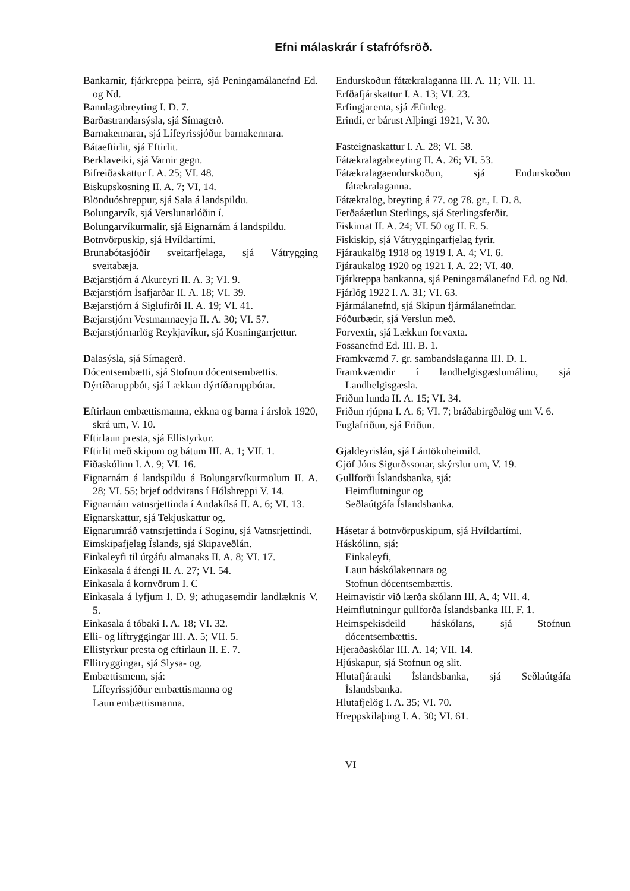Efni málaskrár í stafrófsröð.
Bankarnir, fjárkreppa þeirra, sjá Peningamálanefnd Ed. og Nd.
Bannlagabreyting I. D. 7.
Barðastrandarsýsla, sjá Símagerð.
Barnakennarar, sjá Lífeyrissjóður barnakennara.
Bátaeftirlit, sjá Eftirlit.
Berklaveiki, sjá Varnir gegn.
Bifreiðaskattur I. A. 25; VI. 48.
Biskupskosning II. A. 7; VI, 14.
Blönduóshreppur, sjá Sala á landspildu.
Bolungarvík, sjá Verslunarlóðin í.
Bolungarvíkurmalir, sjá Eignarnám á landspildu.
Botnvörpuskip, sjá Hvíldartími.
Brunabótasjóðir sveitarfjelaga, sjá Vátrygging sveitabæja.
Bæjarstjórn á Akureyri II. A. 3; VI. 9.
Bæjarstjórn Ísafjarðar II. A. 18; VI. 39.
Bæjarstjórn á Siglufirði II. A. 19; VI. 41.
Bæjarstjórn Vestmannaeyja II. A. 30; VI. 57.
Bæjarstjórnarlög Reykjavíkur, sjá Kosningarrjettur.
Dalasýsla, sjá Símagerð.
Dócentsembætti, sjá Stofnun dócentsembættis.
Dýrtíðaruppbót, sjá Lækkun dýrtíðaruppbótar.
Eftirlaun embættismanna, ekkna og barna í árslok 1920, skrá um, V. 10.
Eftirlaun presta, sjá Ellistyrkur.
Eftirlit með skipum og bátum III. A. 1; VII. 1.
Eiðaskólinn I. A. 9; VI. 16.
Eignarnám á landspildu á Bolungarvíkurmölum II. A. 28; VI. 55; brjef oddvitans í Hólshreppi V. 14.
Eignarnám vatnsrjettinda í Andakílsá II. A. 6; VI. 13.
Eignarskattur, sjá Tekjuskattur og.
Eignarumráð vatnsrjettinda í Soginu, sjá Vatnsrjettindi.
Eimskipafjelag Íslands, sjá Skipaveðlán.
Einkaleyfi til útgáfu almanaks II. A. 8; VI. 17.
Einkasala á áfengi II. A. 27; VI. 54.
Einkasala á kornvörum I. C
Einkasala á lyfjum I. D. 9; athugasemdir landlæknis V. 5.
Einkasala á tóbaki I. A. 18; VI. 32.
Elli- og líftryggingar III. A. 5; VII. 5.
Ellistyrkur presta og eftirlaun II. E. 7.
Ellitryggingar, sjá Slysa- og.
Embættismenn, sjá:
Lífeyrissjóður embættismanna og
Laun embættismanna.
Endurskoðun fátækralaganna III. A. 11; VII. 11.
Erfðafjárskattur I. A. 13; VI. 23.
Erfingjarenta, sjá Æfinleg.
Erindi, er bárust Alþingi 1921, V. 30.
Fasteignaskattur I. A. 28; VI. 58.
Fátækralagabreyting II. A. 26; VI. 53.
Fátækralagaendurskoðun, sjá Endurskoðun fátækralaganna.
Fátækralög, breyting á 77. og 78. gr., I. D. 8.
Ferðaáætlun Sterlings, sjá Sterlingsferðir.
Fiskimat II. A. 24; VI. 50 og II. E. 5.
Fiskiskip, sjá Vátryggingarfjelag fyrir.
Fjáraukalög 1918 og 1919 I. A. 4; VI. 6.
Fjáraukalög 1920 og 1921 I. A. 22; VI. 40.
Fjárkreppa bankanna, sjá Peningamálanefnd Ed. og Nd.
Fjárlög 1922 I. A. 31; VI. 63.
Fjármálanefnd, sjá Skipun fjármálanefndar.
Fóðurbætir, sjá Verslun með.
Forvextir, sjá Lækkun forvaxta.
Fossanefnd Ed. III. B. 1.
Framkvæmd 7. gr. sambandslaganna III. D. 1.
Framkvæmdir í landhelgisgæslumálinu, sjá Landhelgisgæsla.
Friðun lunda II. A. 15; VI. 34.
Friðun rjúpna I. A. 6; VI. 7; bráðabirgðalög um V. 6.
Fuglafriðun, sjá Friðun.
Gjaldeyrislán, sjá Lántökuheimild.
Gjöf Jóns Sigurðssonar, skýrslur um, V. 19.
Gullforði Íslandsbanka, sjá:
Heimflutningur og
Seðlaútgáfa Íslandsbanka.
Hásetar á botnvörpuskipum, sjá Hvíldartími.
Háskólinn, sjá:
Einkaleyfi,
Laun háskólakennara og
Stofnun dócentsembættis.
Heimavistir við lærða skólann III. A. 4; VII. 4.
Heimflutningur gullforða Íslandsbanka III. F. 1.
Heimspekisdeild háskólans, sjá Stofnun dócentsembættis.
Hjeraðaskólar III. A. 14; VII. 14.
Hjúskapur, sjá Stofnun og slit.
Hlutafjárauki Íslandsbanka, sjá Seðlaútgáfa Íslandsbanka.
Hlutafjelög I. A. 35; VI. 70.
Hreppskilaþing I. A. 30; VI. 61.
VI